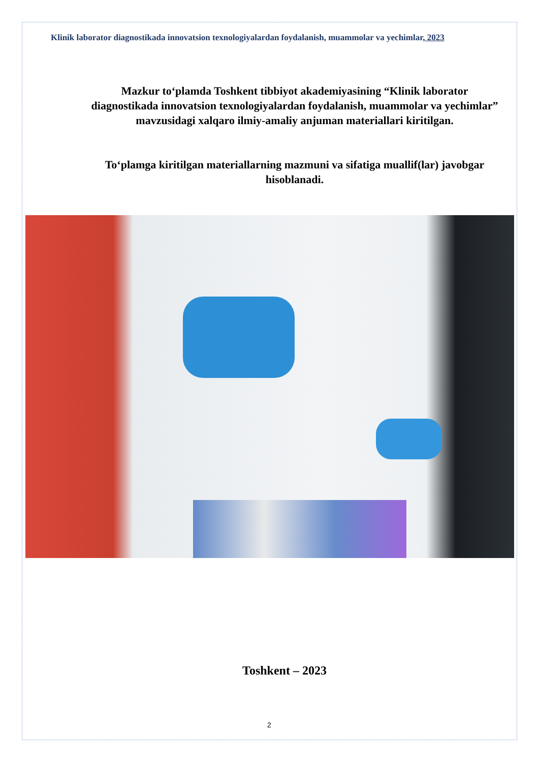Klinik laborator diagnostikada innovatsion texnologiyalardan foydalanish, muammolar va yechimlar, 2023
Mazkur to‘plamda Toshkent tibbiyot akademiyasining “Klinik laborator diagnostikada innovatsion texnologiyalardan foydalanish, muammolar va yechimlar” mavzusidagi xalqaro ilmiy-amaliy anjuman materiallari kiritilgan.
To‘plamga kiritilgan materiallarning mazmuni va sifatiga muallif(lar) javobgar hisoblanadi.
Toshkent – 2023
2